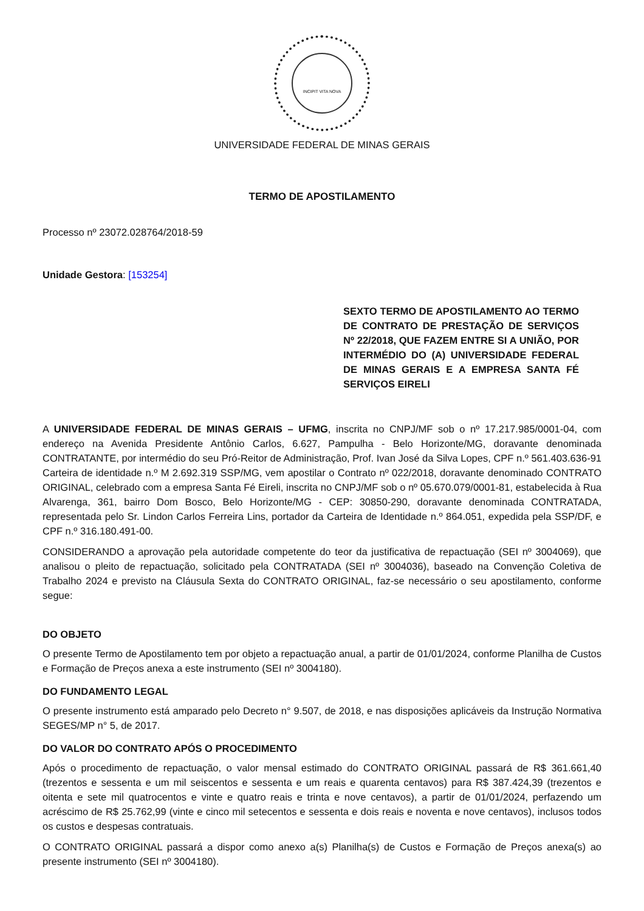INCIPIT VITA NOVA
UNIVERSIDADE FEDERAL DE MINAS GERAIS
TERMO DE APOSTILAMENTO
Processo nº 23072.028764/2018-59
Unidade Gestora: [153254]
SEXTO TERMO DE APOSTILAMENTO AO TERMO DE CONTRATO DE PRESTAÇÃO DE SERVIÇOS Nº 22/2018, QUE FAZEM ENTRE SI A UNIÃO, POR INTERMÉDIO DO (A) UNIVERSIDADE FEDERAL DE MINAS GERAIS E A EMPRESA SANTA FÉ SERVIÇOS EIRELI
A UNIVERSIDADE FEDERAL DE MINAS GERAIS – UFMG, inscrita no CNPJ/MF sob o nº 17.217.985/0001-04, com endereço na Avenida Presidente Antônio Carlos, 6.627, Pampulha - Belo Horizonte/MG, doravante denominada CONTRATANTE, por intermédio do seu Pró-Reitor de Administração, Prof. Ivan José da Silva Lopes, CPF n.º 561.403.636-91 Carteira de identidade n.º M 2.692.319 SSP/MG, vem apostilar o Contrato nº 022/2018, doravante denominado CONTRATO ORIGINAL, celebrado com a empresa Santa Fé Eireli, inscrita no CNPJ/MF sob o nº 05.670.079/0001-81, estabelecida à Rua Alvarenga, 361, bairro Dom Bosco, Belo Horizonte/MG - CEP: 30850-290, doravante denominada CONTRATADA, representada pelo Sr. Lindon Carlos Ferreira Lins, portador da Carteira de Identidade n.º 864.051, expedida pela SSP/DF, e CPF n.º 316.180.491-00.
CONSIDERANDO a aprovação pela autoridade competente do teor da justificativa de repactuação (SEI nº 3004069), que analisou o pleito de repactuação, solicitado pela CONTRATADA (SEI nº 3004036), baseado na Convenção Coletiva de Trabalho 2024 e previsto na Cláusula Sexta do CONTRATO ORIGINAL, faz-se necessário o seu apostilamento, conforme segue:
DO OBJETO
O presente Termo de Apostilamento tem por objeto a repactuação anual, a partir de 01/01/2024, conforme Planilha de Custos e Formação de Preços anexa a este instrumento (SEI nº 3004180).
DO FUNDAMENTO LEGAL
O presente instrumento está amparado pelo Decreto n° 9.507, de 2018, e nas disposições aplicáveis da Instrução Normativa SEGES/MP n° 5, de 2017.
DO VALOR DO CONTRATO APÓS O PROCEDIMENTO
Após o procedimento de repactuação, o valor mensal estimado do CONTRATO ORIGINAL passará de R$ 361.661,40 (trezentos e sessenta e um mil seiscentos e sessenta e um reais e quarenta centavos) para R$ 387.424,39 (trezentos e oitenta e sete mil quatrocentos e vinte e quatro reais e trinta e nove centavos), a partir de 01/01/2024, perfazendo um acréscimo de R$ 25.762,99 (vinte e cinco mil setecentos e sessenta e dois reais e noventa e nove centavos), inclusos todos os custos e despesas contratuais.
O CONTRATO ORIGINAL passará a dispor como anexo a(s) Planilha(s) de Custos e Formação de Preços anexa(s) ao presente instrumento (SEI nº 3004180).